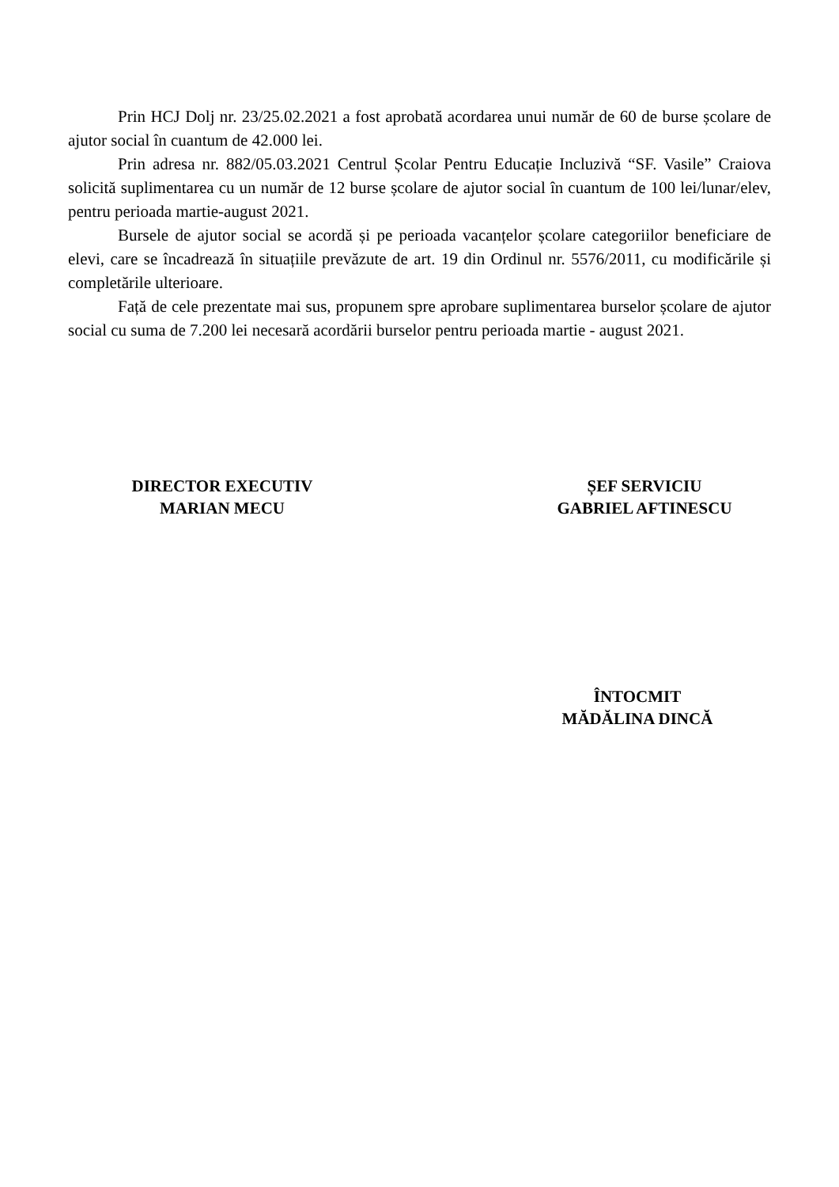Prin HCJ Dolj nr. 23/25.02.2021 a fost aprobată acordarea unui număr de 60 de burse școlare de ajutor social în cuantum de 42.000 lei.
Prin adresa nr. 882/05.03.2021 Centrul Școlar Pentru Educație Incluzivă “SF. Vasile” Craiova solicită suplimentarea cu un număr de 12 burse școlare de ajutor social în cuantum de 100 lei/lunar/elev, pentru perioada martie-august 2021.
Bursele de ajutor social se acordă și pe perioada vacanțelor școlare categoriilor beneficiare de elevi, care se încadrează în situațiile prevăzute de art. 19 din Ordinul nr. 5576/2011, cu modificările și completările ulterioare.
Față de cele prezentate mai sus, propunem spre aprobare suplimentarea burselor școlare de ajutor social cu suma de 7.200 lei necesară acordării burselor pentru perioada martie - august 2021.
DIRECTOR EXECUTIV
MARIAN MECU
ȘEF SERVICIU
GABRIEL AFTINESCU
ÎNTOCMIT
MĂDĂLINA DINCĂ